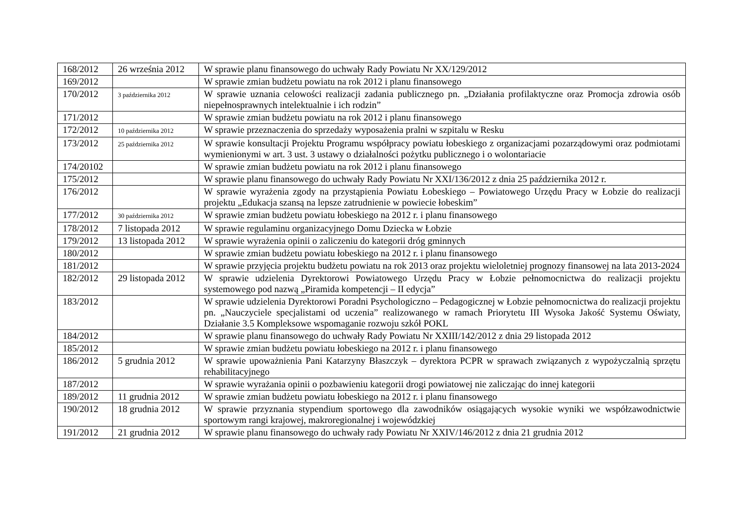| 168/2012 | 26 września 2012 | W sprawie planu finansowego do uchwały Rady Powiatu Nr XX/129/2012 |
| 169/2012 | | W sprawie zmian budżetu powiatu na rok 2012 i planu finansowego |
| 170/2012 | 3 października 2012 | W sprawie uznania celowości realizacji zadania publicznego pn. „Działania profilaktyczne oraz Promocja zdrowia osób niepełnosprawnych intelektualnie i ich rodzin” |
| 171/2012 | | W sprawie zmian budżetu powiatu na rok 2012 i planu finansowego |
| 172/2012 | 10 października 2012 | W sprawie przeznaczenia do sprzedaży wyposażenia pralni w szpitalu w Resku |
| 173/2012 | 25 października 2012 | W sprawie konsultacji Projektu Programu współpracy powiatu łobeskiego z organizacjami pozarządowymi oraz podmiotami wymienionymi w art. 3 ust. 3 ustawy o działalności pożytku publicznego i o wolontariacie |
| 174/20102 | | W sprawie zmian budżetu powiatu na rok 2012 i planu finansowego |
| 175/2012 | | W sprawie planu finansowego do uchwały Rady Powiatu Nr XXI/136/2012 z dnia 25 października 2012 r. |
| 176/2012 | | W sprawie wyrażenia zgody na przystąpienia Powiatu Łobeskiego – Powiatowego Urzędu Pracy w Łobzie do realizacji projektu „Edukacja szansą na lepsze zatrudnienie w powiecie łobeskim” |
| 177/2012 | 30 października 2012 | W sprawie zmian budżetu powiatu łobeskiego na 2012 r. i planu finansowego |
| 178/2012 | 7 listopada 2012 | W sprawie regulaminu organizacyjnego Domu Dziecka w Łobzie |
| 179/2012 | 13 listopada 2012 | W sprawie wyrażenia opinii o zaliczeniu do kategorii dróg gminnych |
| 180/2012 | | W sprawie zmian budżetu powiatu łobeskiego na 2012 r. i planu finansowego |
| 181/2012 | | W sprawie przyjęcia projektu budżetu powiatu na rok 2013 oraz projektu wieloletniej prognozy finansowej na lata 2013-2024 |
| 182/2012 | 29 listopada 2012 | W sprawie udzielenia Dyrektorowi Powiatowego Urzędu Pracy w Łobzie pełnomocnictwa do realizacji projektu systemowego pod nazwą „Piramida kompetencji – II edycja” |
| 183/2012 | | W sprawie udzielenia Dyrektorowi Poradni Psychologiczno – Pedagogicznej w Łobzie pełnomocnictwa do realizacji projektu pn. „Nauczyciele specjalistami od uczenia” realizowanego w ramach Priorytetu III Wysoka Jakość Systemu Oświaty, Działanie 3.5 Kompleksowe wspomaganie rozwoju szkół POKL |
| 184/2012 | | W sprawie planu finansowego do uchwały Rady Powiatu Nr XXIII/142/2012 z dnia 29 listopada 2012 |
| 185/2012 | | W sprawie zmian budżetu powiatu łobeskiego na 2012 r. i planu finansowego |
| 186/2012 | 5 grudnia 2012 | W sprawie upoważnienia Pani Katarzyny Błaszczyk – dyrektora PCPR w sprawach związanych z wypożyczalnią sprzętu rehabilitacyjnego |
| 187/2012 | | W sprawie wyrażania opinii o pozbawieniu kategorii drogi powiatowej nie zaliczając do innej kategorii |
| 189/2012 | 11 grudnia 2012 | W sprawie zmian budżetu powiatu łobeskiego na 2012 r. i planu finansowego |
| 190/2012 | 18 grudnia 2012 | W sprawie przyznania stypendium sportowego dla zawodników osiągających wysokie wyniki we współzawodnictwie sportowym rangi krajowej, makroregionalnej i wojewódzkiej |
| 191/2012 | 21 grudnia 2012 | W sprawie planu finansowego do uchwały rady Powiatu Nr XXIV/146/2012 z dnia 21 grudnia 2012 |